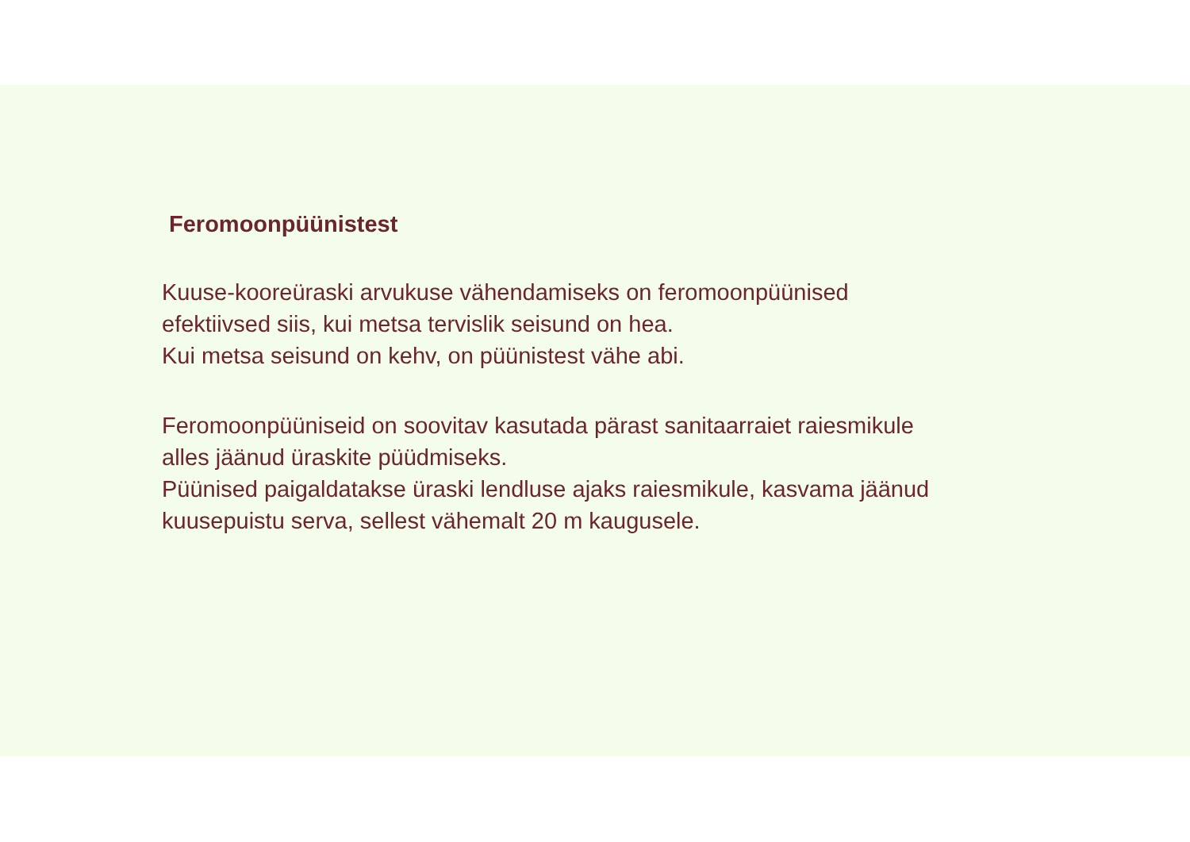Feromoonpüünistest
Kuuse-kooreüraski arvukuse vähendamiseks on feromoonpüünised
efektiivsed siis, kui metsa tervislik seisund on hea.
Kui metsa seisund on kehv, on püünistest vähe abi.
Feromoonpüüniseid on soovitav kasutada pärast sanitaarraiet raiesmikule
alles jäänud üraskite püüdmiseks.
Püünised paigaldatakse üraski lendluse ajaks raiesmikule, kasvama jäänud
kuusepuistu serva, sellest vähemalt 20 m kaugusele.